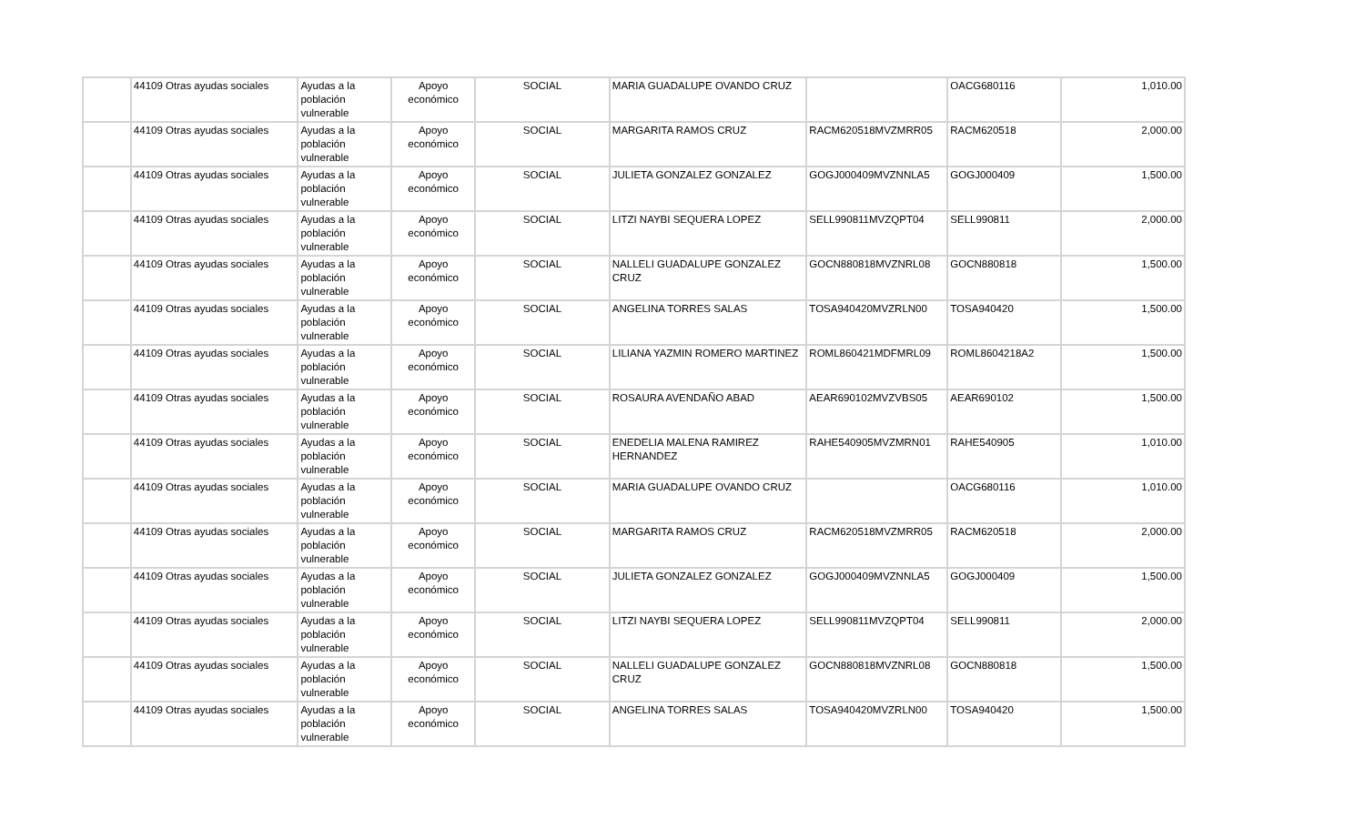| | 44109 Otras ayudas sociales | Ayudas a la población vulnerable | Apoyo económico | SOCIAL | MARIA GUADALUPE OVANDO CRUZ | | OACG680116 | 1,010.00 |
| | 44109 Otras ayudas sociales | Ayudas a la población vulnerable | Apoyo económico | SOCIAL | MARGARITA RAMOS CRUZ | RACM620518MVZMRR05 | RACM620518 | 2,000.00 |
| | 44109 Otras ayudas sociales | Ayudas a la población vulnerable | Apoyo económico | SOCIAL | JULIETA GONZALEZ GONZALEZ | GOGJ000409MVZNNLA5 | GOGJ000409 | 1,500.00 |
| | 44109 Otras ayudas sociales | Ayudas a la población vulnerable | Apoyo económico | SOCIAL | LITZI NAYBI SEQUERA LOPEZ | SELL990811MVZQPT04 | SELL990811 | 2,000.00 |
| | 44109 Otras ayudas sociales | Ayudas a la población vulnerable | Apoyo económico | SOCIAL | NALLELI GUADALUPE GONZALEZ CRUZ | GOCN880818MVZNRL08 | GOCN880818 | 1,500.00 |
| | 44109 Otras ayudas sociales | Ayudas a la población vulnerable | Apoyo económico | SOCIAL | ANGELINA TORRES SALAS | TOSA940420MVZRLN00 | TOSA940420 | 1,500.00 |
| | 44109 Otras ayudas sociales | Ayudas a la población vulnerable | Apoyo económico | SOCIAL | LILIANA YAZMIN ROMERO MARTINEZ | ROML860421MDFMRL09 | ROML8604218A2 | 1,500.00 |
| | 44109 Otras ayudas sociales | Ayudas a la población vulnerable | Apoyo económico | SOCIAL | ROSAURA AVENDAÑO ABAD | AEAR690102MVZVBS05 | AEAR690102 | 1,500.00 |
| | 44109 Otras ayudas sociales | Ayudas a la población vulnerable | Apoyo económico | SOCIAL | ENEDELIA MALENA RAMIREZ HERNANDEZ | RAHE540905MVZMRN01 | RAHE540905 | 1,010.00 |
| | 44109 Otras ayudas sociales | Ayudas a la población vulnerable | Apoyo económico | SOCIAL | MARIA GUADALUPE OVANDO CRUZ | | OACG680116 | 1,010.00 |
| | 44109 Otras ayudas sociales | Ayudas a la población vulnerable | Apoyo económico | SOCIAL | MARGARITA RAMOS CRUZ | RACM620518MVZMRR05 | RACM620518 | 2,000.00 |
| | 44109 Otras ayudas sociales | Ayudas a la población vulnerable | Apoyo económico | SOCIAL | JULIETA GONZALEZ GONZALEZ | GOGJ000409MVZNNLA5 | GOGJ000409 | 1,500.00 |
| | 44109 Otras ayudas sociales | Ayudas a la población vulnerable | Apoyo económico | SOCIAL | LITZI NAYBI SEQUERA LOPEZ | SELL990811MVZQPT04 | SELL990811 | 2,000.00 |
| | 44109 Otras ayudas sociales | Ayudas a la población vulnerable | Apoyo económico | SOCIAL | NALLELI GUADALUPE GONZALEZ CRUZ | GOCN880818MVZNRL08 | GOCN880818 | 1,500.00 |
| | 44109 Otras ayudas sociales | Ayudas a la población vulnerable | Apoyo económico | SOCIAL | ANGELINA TORRES SALAS | TOSA940420MVZRLN00 | TOSA940420 | 1,500.00 |